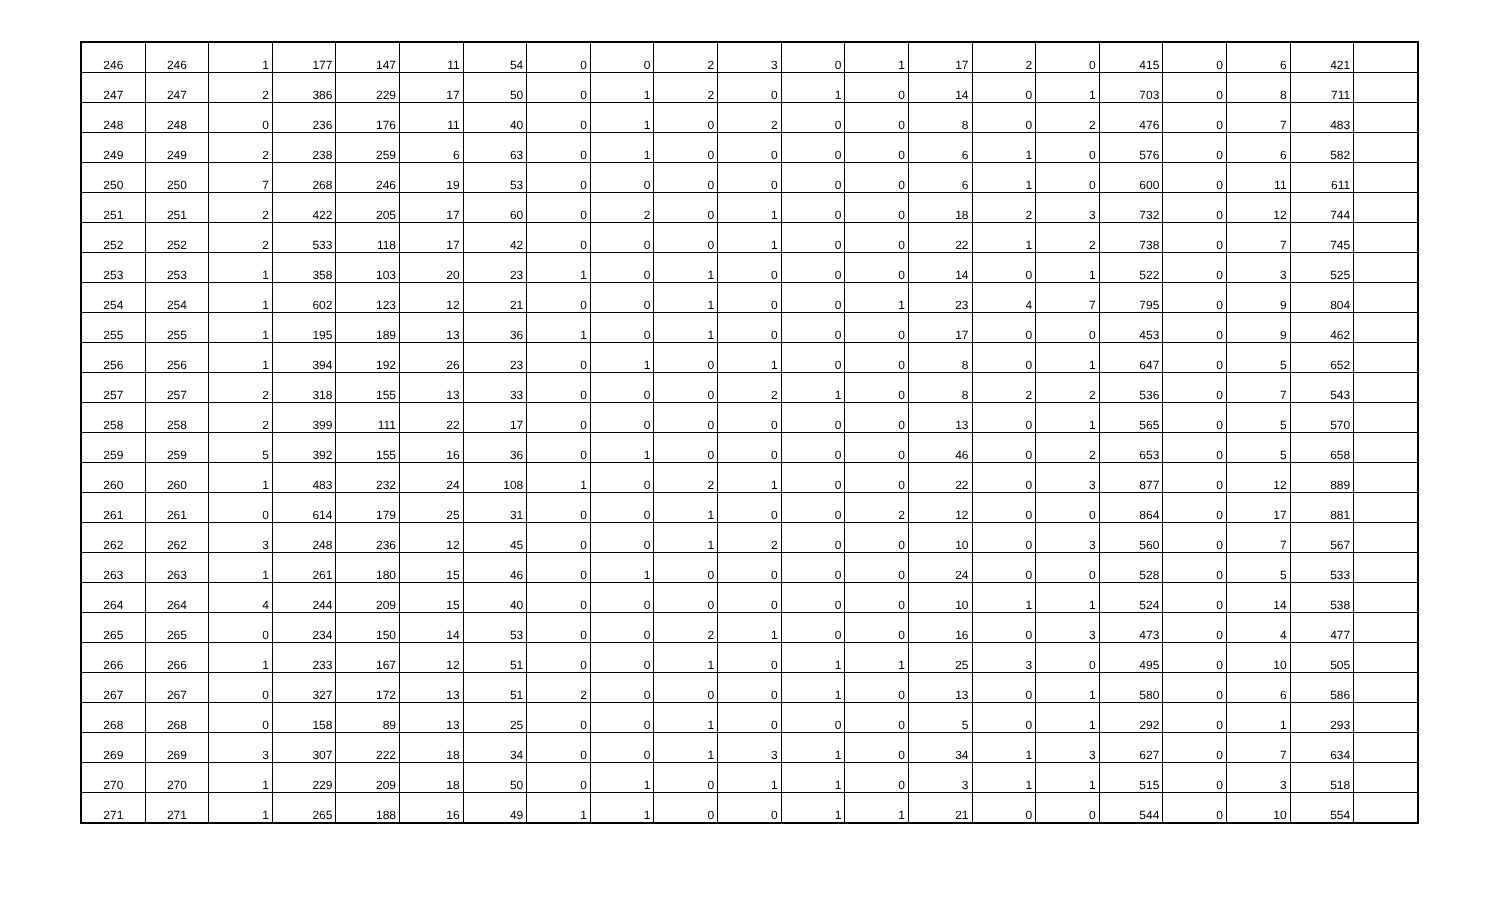| 246 | 246 | 1 | 177 | 147 | 11 | 54 | 0 | 0 | 2 | 3 | 0 | 1 | 17 | 2 | 0 | 415 | 0 | 6 | 421 | |
| 247 | 247 | 2 | 386 | 229 | 17 | 50 | 0 | 1 | 2 | 0 | 1 | 0 | 14 | 0 | 1 | 703 | 0 | 8 | 711 | |
| 248 | 248 | 0 | 236 | 176 | 11 | 40 | 0 | 1 | 0 | 2 | 0 | 0 | 8 | 0 | 2 | 476 | 0 | 7 | 483 | |
| 249 | 249 | 2 | 238 | 259 | 6 | 63 | 0 | 1 | 0 | 0 | 0 | 0 | 6 | 1 | 0 | 576 | 0 | 6 | 582 | |
| 250 | 250 | 7 | 268 | 246 | 19 | 53 | 0 | 0 | 0 | 0 | 0 | 0 | 6 | 1 | 0 | 600 | 0 | 11 | 611 | |
| 251 | 251 | 2 | 422 | 205 | 17 | 60 | 0 | 2 | 0 | 1 | 0 | 0 | 18 | 2 | 3 | 732 | 0 | 12 | 744 | |
| 252 | 252 | 2 | 533 | 118 | 17 | 42 | 0 | 0 | 0 | 1 | 0 | 0 | 22 | 1 | 2 | 738 | 0 | 7 | 745 | |
| 253 | 253 | 1 | 358 | 103 | 20 | 23 | 1 | 0 | 1 | 0 | 0 | 0 | 14 | 0 | 1 | 522 | 0 | 3 | 525 | |
| 254 | 254 | 1 | 602 | 123 | 12 | 21 | 0 | 0 | 1 | 0 | 0 | 1 | 23 | 4 | 7 | 795 | 0 | 9 | 804 | |
| 255 | 255 | 1 | 195 | 189 | 13 | 36 | 1 | 0 | 1 | 0 | 0 | 0 | 17 | 0 | 0 | 453 | 0 | 9 | 462 | |
| 256 | 256 | 1 | 394 | 192 | 26 | 23 | 0 | 1 | 0 | 1 | 0 | 0 | 8 | 0 | 1 | 647 | 0 | 5 | 652 | |
| 257 | 257 | 2 | 318 | 155 | 13 | 33 | 0 | 0 | 0 | 2 | 1 | 0 | 8 | 2 | 2 | 536 | 0 | 7 | 543 | |
| 258 | 258 | 2 | 399 | 111 | 22 | 17 | 0 | 0 | 0 | 0 | 0 | 0 | 13 | 0 | 1 | 565 | 0 | 5 | 570 | |
| 259 | 259 | 5 | 392 | 155 | 16 | 36 | 0 | 1 | 0 | 0 | 0 | 0 | 46 | 0 | 2 | 653 | 0 | 5 | 658 | |
| 260 | 260 | 1 | 483 | 232 | 24 | 108 | 1 | 0 | 2 | 1 | 0 | 0 | 22 | 0 | 3 | 877 | 0 | 12 | 889 | |
| 261 | 261 | 0 | 614 | 179 | 25 | 31 | 0 | 0 | 1 | 0 | 0 | 2 | 12 | 0 | 0 | 864 | 0 | 17 | 881 | |
| 262 | 262 | 3 | 248 | 236 | 12 | 45 | 0 | 0 | 1 | 2 | 0 | 0 | 10 | 0 | 3 | 560 | 0 | 7 | 567 | |
| 263 | 263 | 1 | 261 | 180 | 15 | 46 | 0 | 1 | 0 | 0 | 0 | 0 | 24 | 0 | 0 | 528 | 0 | 5 | 533 | |
| 264 | 264 | 4 | 244 | 209 | 15 | 40 | 0 | 0 | 0 | 0 | 0 | 0 | 10 | 1 | 1 | 524 | 0 | 14 | 538 | |
| 265 | 265 | 0 | 234 | 150 | 14 | 53 | 0 | 0 | 2 | 1 | 0 | 0 | 16 | 0 | 3 | 473 | 0 | 4 | 477 | |
| 266 | 266 | 1 | 233 | 167 | 12 | 51 | 0 | 0 | 1 | 0 | 1 | 1 | 25 | 3 | 0 | 495 | 0 | 10 | 505 | |
| 267 | 267 | 0 | 327 | 172 | 13 | 51 | 2 | 0 | 0 | 0 | 1 | 0 | 13 | 0 | 1 | 580 | 0 | 6 | 586 | |
| 268 | 268 | 0 | 158 | 89 | 13 | 25 | 0 | 0 | 1 | 0 | 0 | 0 | 5 | 0 | 1 | 292 | 0 | 1 | 293 | |
| 269 | 269 | 3 | 307 | 222 | 18 | 34 | 0 | 0 | 1 | 3 | 1 | 0 | 34 | 1 | 3 | 627 | 0 | 7 | 634 | |
| 270 | 270 | 1 | 229 | 209 | 18 | 50 | 0 | 1 | 0 | 1 | 1 | 0 | 3 | 1 | 1 | 515 | 0 | 3 | 518 | |
| 271 | 271 | 1 | 265 | 188 | 16 | 49 | 1 | 1 | 0 | 0 | 1 | 1 | 21 | 0 | 0 | 544 | 0 | 10 | 554 | |